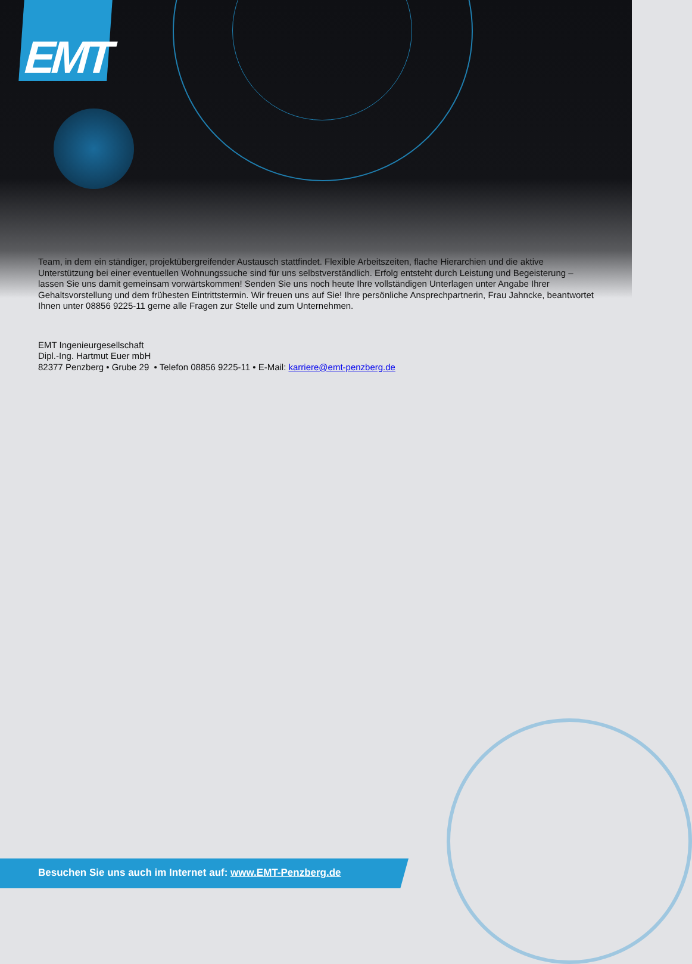EMT
Team, in dem ein ständiger, projektübergreifender Austausch stattfindet. Flexible Arbeitszeiten, flache Hierarchien und die aktive Unterstützung bei einer eventuellen Wohnungssuche sind für uns selbstverständlich. Erfolg entsteht durch Leistung und Begeisterung – lassen Sie uns damit gemeinsam vorwärtskommen! Senden Sie uns noch heute Ihre vollständigen Unterlagen unter Angabe Ihrer Gehaltsvorstellung und dem frühesten Eintrittstermin. Wir freuen uns auf Sie! Ihre persönliche Ansprechpartnerin, Frau Jahncke, beantwortet Ihnen unter 08856 9225-11 gerne alle Fragen zur Stelle und zum Unternehmen.
EMT Ingenieurgesellschaft
Dipl.-Ing. Hartmut Euer mbH
82377 Penzberg • Grube 29 • Telefon 08856 9225-11 • E-Mail: karriere@emt-penzberg.de
Besuchen Sie uns auch im Internet auf: www.EMT-Penzberg.de